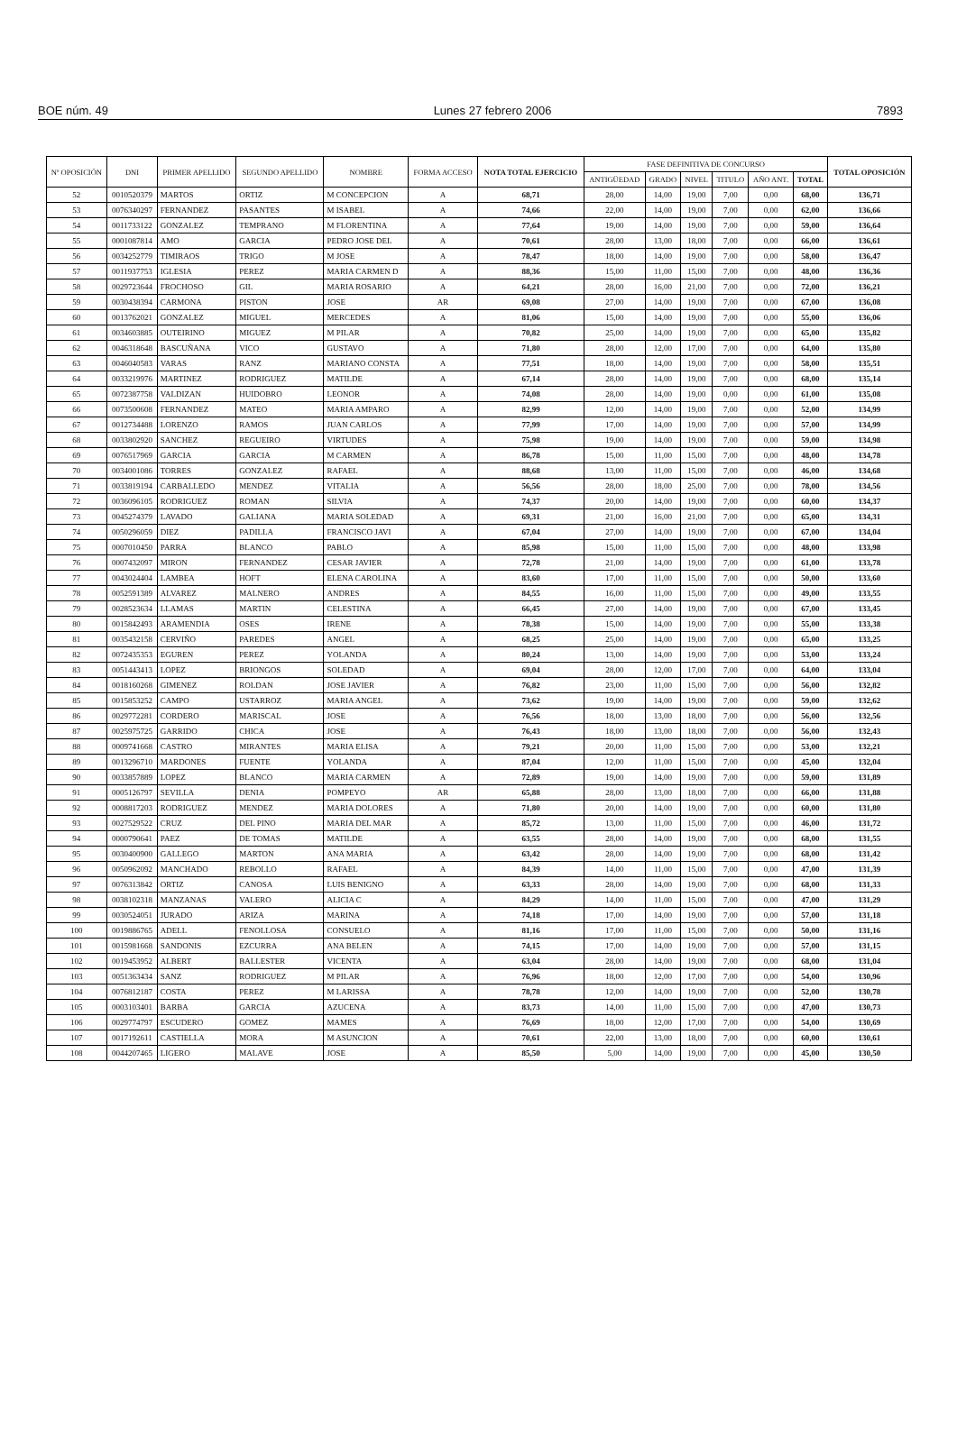BOE núm. 49 Lunes 27 febrero 2006 7893
| Nº OPOSICIÓN | DNI | PRIMER APELLIDO | SEGUNDO APELLIDO | NOMBRE | FORMA ACCESO | NOTA TOTAL EJERCICIO | FASE DEFINITIVA DE CONCURSO | | | | | | TOTAL OPOSICIÓN |
| --- | --- | --- | --- | --- | --- | --- | --- | --- | --- | --- | --- | --- | --- |
| | | | | | | | ANTIGÜEDAD | GRADO | NIVEL | TITULO | AÑO ANT. | TOTAL | |
| 52 | 0010520379 | MARTOS | ORTIZ | M CONCEPCION | A | 68,71 | 28,00 | 14,00 | 19,00 | 7,00 | 0,00 | 68,00 | 136,71 |
| 53 | 0076340297 | FERNANDEZ | PASANTES | M ISABEL | A | 74,66 | 22,00 | 14,00 | 19,00 | 7,00 | 0,00 | 62,00 | 136,66 |
| 54 | 0011733122 | GONZALEZ | TEMPRANO | M FLORENTINA | A | 77,64 | 19,00 | 14,00 | 19,00 | 7,00 | 0,00 | 59,00 | 136,64 |
| 55 | 0001087814 | AMO | GARCIA | PEDRO JOSE DEL | A | 70,61 | 28,00 | 13,00 | 18,00 | 7,00 | 0,00 | 66,00 | 136,61 |
| 56 | 0034252779 | TIMIRAOS | TRIGO | M JOSE | A | 78,47 | 18,00 | 14,00 | 19,00 | 7,00 | 0,00 | 58,00 | 136,47 |
| 57 | 0011937753 | IGLESIA | PEREZ | MARIA CARMEN D | A | 88,36 | 15,00 | 11,00 | 15,00 | 7,00 | 0,00 | 48,00 | 136,36 |
| 58 | 0029723644 | FROCHOSO | GIL | MARIA ROSARIO | A | 64,21 | 28,00 | 16,00 | 21,00 | 7,00 | 0,00 | 72,00 | 136,21 |
| 59 | 0030438394 | CARMONA | PISTON | JOSE | AR | 69,08 | 27,00 | 14,00 | 19,00 | 7,00 | 0,00 | 67,00 | 136,08 |
| 60 | 0013762021 | GONZALEZ | MIGUEL | MERCEDES | A | 81,06 | 15,00 | 14,00 | 19,00 | 7,00 | 0,00 | 55,00 | 136,06 |
| 61 | 0034603885 | OUTEIRINO | MIGUEZ | M PILAR | A | 70,82 | 25,00 | 14,00 | 19,00 | 7,00 | 0,00 | 65,00 | 135,82 |
| 62 | 0046318648 | BASCUÑANA | VICO | GUSTAVO | A | 71,80 | 28,00 | 12,00 | 17,00 | 7,00 | 0,00 | 64,00 | 135,80 |
| 63 | 0046040583 | VARAS | RANZ | MARIANO CONSTA | A | 77,51 | 18,00 | 14,00 | 19,00 | 7,00 | 0,00 | 58,00 | 135,51 |
| 64 | 0033219976 | MARTINEZ | RODRIGUEZ | MATILDE | A | 67,14 | 28,00 | 14,00 | 19,00 | 7,00 | 0,00 | 68,00 | 135,14 |
| 65 | 0072387758 | VALDIZAN | HUIDOBRO | LEONOR | A | 74,08 | 28,00 | 14,00 | 19,00 | 0,00 | 0,00 | 61,00 | 135,08 |
| 66 | 0073500608 | FERNANDEZ | MATEO | MARIA AMPARO | A | 82,99 | 12,00 | 14,00 | 19,00 | 7,00 | 0,00 | 52,00 | 134,99 |
| 67 | 0012734488 | LORENZO | RAMOS | JUAN CARLOS | A | 77,99 | 17,00 | 14,00 | 19,00 | 7,00 | 0,00 | 57,00 | 134,99 |
| 68 | 0033802920 | SANCHEZ | REGUEIRO | VIRTUDES | A | 75,98 | 19,00 | 14,00 | 19,00 | 7,00 | 0,00 | 59,00 | 134,98 |
| 69 | 0076517969 | GARCIA | GARCIA | M CARMEN | A | 86,78 | 15,00 | 11,00 | 15,00 | 7,00 | 0,00 | 48,00 | 134,78 |
| 70 | 0034001086 | TORRES | GONZALEZ | RAFAEL | A | 88,68 | 13,00 | 11,00 | 15,00 | 7,00 | 0,00 | 46,00 | 134,68 |
| 71 | 0033819194 | CARBALLEDO | MENDEZ | VITALIA | A | 56,56 | 28,00 | 18,00 | 25,00 | 7,00 | 0,00 | 78,00 | 134,56 |
| 72 | 0036096105 | RODRIGUEZ | ROMAN | SILVIA | A | 74,37 | 20,00 | 14,00 | 19,00 | 7,00 | 0,00 | 60,00 | 134,37 |
| 73 | 0045274379 | LAVADO | GALIANA | MARIA SOLEDAD | A | 69,31 | 21,00 | 16,00 | 21,00 | 7,00 | 0,00 | 65,00 | 134,31 |
| 74 | 0050296059 | DIEZ | PADILLA | FRANCISCO JAVI | A | 67,04 | 27,00 | 14,00 | 19,00 | 7,00 | 0,00 | 67,00 | 134,04 |
| 75 | 0007010450 | PARRA | BLANCO | PABLO | A | 85,98 | 15,00 | 11,00 | 15,00 | 7,00 | 0,00 | 48,00 | 133,98 |
| 76 | 0007432097 | MIRON | FERNANDEZ | CESAR JAVIER | A | 72,78 | 21,00 | 14,00 | 19,00 | 7,00 | 0,00 | 61,00 | 133,78 |
| 77 | 0043024404 | LAMBEA | HOFT | ELENA CAROLINA | A | 83,60 | 17,00 | 11,00 | 15,00 | 7,00 | 0,00 | 50,00 | 133,60 |
| 78 | 0052591389 | ALVAREZ | MALNERO | ANDRES | A | 84,55 | 16,00 | 11,00 | 15,00 | 7,00 | 0,00 | 49,00 | 133,55 |
| 79 | 0028523634 | LLAMAS | MARTIN | CELESTINA | A | 66,45 | 27,00 | 14,00 | 19,00 | 7,00 | 0,00 | 67,00 | 133,45 |
| 80 | 0015842493 | ARAMENDIA | OSES | IRENE | A | 78,38 | 15,00 | 14,00 | 19,00 | 7,00 | 0,00 | 55,00 | 133,38 |
| 81 | 0035432158 | CERVIÑO | PAREDES | ANGEL | A | 68,25 | 25,00 | 14,00 | 19,00 | 7,00 | 0,00 | 65,00 | 133,25 |
| 82 | 0072435353 | EGUREN | PEREZ | YOLANDA | A | 80,24 | 13,00 | 14,00 | 19,00 | 7,00 | 0,00 | 53,00 | 133,24 |
| 83 | 0051443413 | LOPEZ | BRIONGOS | SOLEDAD | A | 69,04 | 28,00 | 12,00 | 17,00 | 7,00 | 0,00 | 64,00 | 133,04 |
| 84 | 0018160268 | GIMENEZ | ROLDAN | JOSE JAVIER | A | 76,82 | 23,00 | 11,00 | 15,00 | 7,00 | 0,00 | 56,00 | 132,82 |
| 85 | 0015853252 | CAMPO | USTARROZ | MARIA ANGEL | A | 73,62 | 19,00 | 14,00 | 19,00 | 7,00 | 0,00 | 59,00 | 132,62 |
| 86 | 0029772281 | CORDERO | MARISCAL | JOSE | A | 76,56 | 18,00 | 13,00 | 18,00 | 7,00 | 0,00 | 56,00 | 132,56 |
| 87 | 0025975725 | GARRIDO | CHICA | JOSE | A | 76,43 | 18,00 | 13,00 | 18,00 | 7,00 | 0,00 | 56,00 | 132,43 |
| 88 | 0009741668 | CASTRO | MIRANTES | MARIA ELISA | A | 79,21 | 20,00 | 11,00 | 15,00 | 7,00 | 0,00 | 53,00 | 132,21 |
| 89 | 0013296710 | MARDONES | FUENTE | YOLANDA | A | 87,04 | 12,00 | 11,00 | 15,00 | 7,00 | 0,00 | 45,00 | 132,04 |
| 90 | 0033857889 | LOPEZ | BLANCO | MARIA CARMEN | A | 72,89 | 19,00 | 14,00 | 19,00 | 7,00 | 0,00 | 59,00 | 131,89 |
| 91 | 0005126797 | SEVILLA | DENIA | POMPEYO | AR | 65,88 | 28,00 | 13,00 | 18,00 | 7,00 | 0,00 | 66,00 | 131,88 |
| 92 | 0008817203 | RODRIGUEZ | MENDEZ | MARIA DOLORES | A | 71,80 | 20,00 | 14,00 | 19,00 | 7,00 | 0,00 | 60,00 | 131,80 |
| 93 | 0027529522 | CRUZ | DEL PINO | MARIA DEL MAR | A | 85,72 | 13,00 | 11,00 | 15,00 | 7,00 | 0,00 | 46,00 | 131,72 |
| 94 | 0000790641 | PAEZ | DE TOMAS | MATILDE | A | 63,55 | 28,00 | 14,00 | 19,00 | 7,00 | 0,00 | 68,00 | 131,55 |
| 95 | 0030400900 | GALLEGO | MARTON | ANA MARIA | A | 63,42 | 28,00 | 14,00 | 19,00 | 7,00 | 0,00 | 68,00 | 131,42 |
| 96 | 0050962092 | MANCHADO | REBOLLO | RAFAEL | A | 84,39 | 14,00 | 11,00 | 15,00 | 7,00 | 0,00 | 47,00 | 131,39 |
| 97 | 0076313842 | ORTIZ | CANOSA | LUIS BENIGNO | A | 63,33 | 28,00 | 14,00 | 19,00 | 7,00 | 0,00 | 68,00 | 131,33 |
| 98 | 0038102318 | MANZANAS | VALERO | ALICIA C | A | 84,29 | 14,00 | 11,00 | 15,00 | 7,00 | 0,00 | 47,00 | 131,29 |
| 99 | 0030524051 | JURADO | ARIZA | MARINA | A | 74,18 | 17,00 | 14,00 | 19,00 | 7,00 | 0,00 | 57,00 | 131,18 |
| 100 | 0019886765 | ADELL | FENOLLOSA | CONSUELO | A | 81,16 | 17,00 | 11,00 | 15,00 | 7,00 | 0,00 | 50,00 | 131,16 |
| 101 | 0015981668 | SANDONIS | EZCURRA | ANA BELEN | A | 74,15 | 17,00 | 14,00 | 19,00 | 7,00 | 0,00 | 57,00 | 131,15 |
| 102 | 0019453952 | ALBERT | BALLESTER | VICENTA | A | 63,04 | 28,00 | 14,00 | 19,00 | 7,00 | 0,00 | 68,00 | 131,04 |
| 103 | 0051363434 | SANZ | RODRIGUEZ | M PILAR | A | 76,96 | 18,00 | 12,00 | 17,00 | 7,00 | 0,00 | 54,00 | 130,96 |
| 104 | 0076812187 | COSTA | PEREZ | M LARISSA | A | 78,78 | 12,00 | 14,00 | 19,00 | 7,00 | 0,00 | 52,00 | 130,78 |
| 105 | 0003103401 | BARBA | GARCIA | AZUCENA | A | 83,73 | 14,00 | 11,00 | 15,00 | 7,00 | 0,00 | 47,00 | 130,73 |
| 106 | 0029774797 | ESCUDERO | GOMEZ | MAMES | A | 76,69 | 18,00 | 12,00 | 17,00 | 7,00 | 0,00 | 54,00 | 130,69 |
| 107 | 0017192611 | CASTIELLA | MORA | M ASUNCION | A | 70,61 | 22,00 | 13,00 | 18,00 | 7,00 | 0,00 | 60,00 | 130,61 |
| 108 | 0044207465 | LIGERO | MALAVE | JOSE | A | 85,50 | 5,00 | 14,00 | 19,00 | 7,00 | 0,00 | 45,00 | 130,50 |